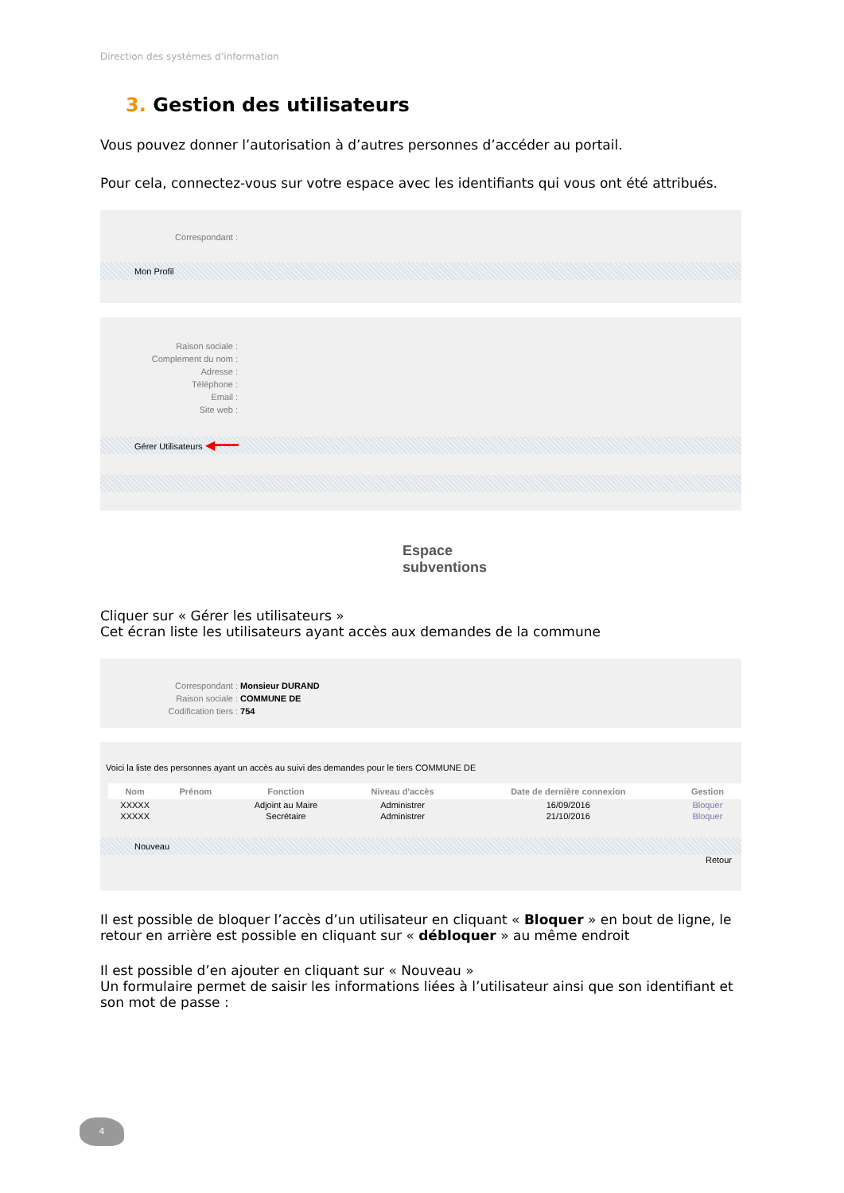Direction des systèmes d’information
3. Gestion des utilisateurs
Vous pouvez donner l’autorisation à d’autres personnes d’accéder au portail.
Pour cela, connectez-vous sur votre espace avec les identifiants qui vous ont été attribués.
Correspondant :
Mon Profil
Raison sociale :
Complement du nom :
Adresse :
Téléphone :
Email :
Site web :
Gérer Utilisateurs ◀━━━
Espace
subventions
Cliquer sur « Gérer les utilisateurs »
Cet écran liste les utilisateurs ayant accès aux demandes de la commune
Correspondant : Monsieur DURAND
Raison sociale : COMMUNE DE
Codification tiers : 754
Voici la liste des personnes ayant un accès au suivi des demandes pour le tiers COMMUNE DE
| Nom | Prénom | Fonction | Niveau d'accès | Date de dernière connexion | Gestion |
| --- | --- | --- | --- | --- | --- |
| XXXXX | | Adjoint au Maire | Administrer | 16/09/2016 | Bloquer |
| XXXXX | | Secrétaire | Administrer | 21/10/2016 | Bloquer |
Nouveau
Retour
Il est possible de bloquer l’accès d’un utilisateur en cliquant « Bloquer » en bout de ligne, le retour en arrière est possible en cliquant sur « débloquer » au même endroit
Il est possible d’en ajouter en cliquant sur « Nouveau »
Un formulaire permet de saisir les informations liées à l’utilisateur ainsi que son identifiant et son mot de passe :
4